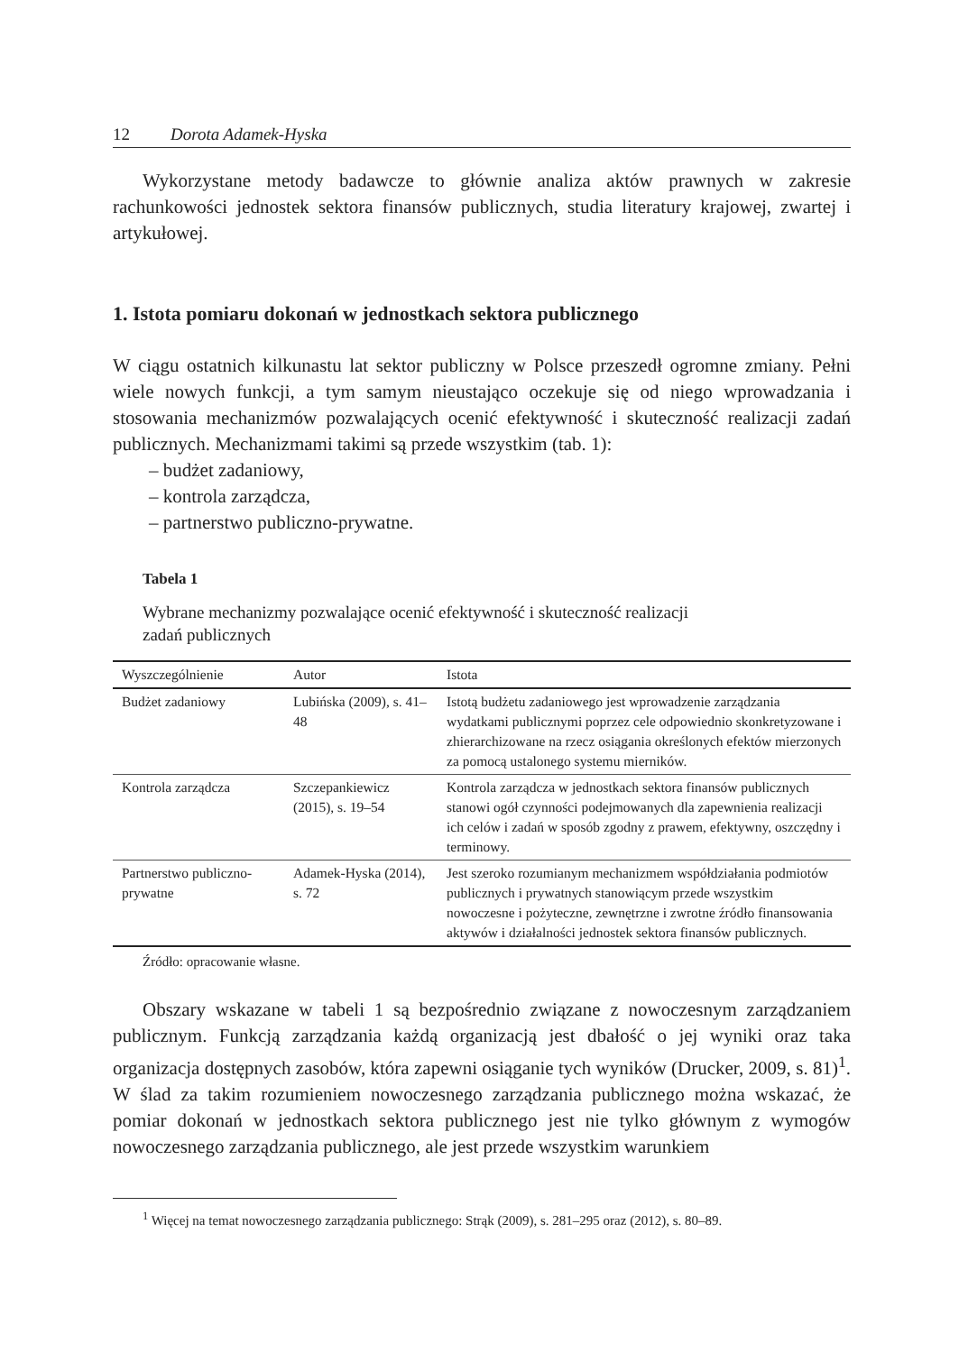12 Dorota Adamek-Hyska
Wykorzystane metody badawcze to głównie analiza aktów prawnych w zakresie rachunkowości jednostek sektora finansów publicznych, studia literatury krajowej, zwartej i artykułowej.
1. Istota pomiaru dokonań w jednostkach sektora publicznego
W ciągu ostatnich kilkunastu lat sektor publiczny w Polsce przeszedł ogromne zmiany. Pełni wiele nowych funkcji, a tym samym nieustająco oczekuje się od niego wprowadzania i stosowania mechanizmów pozwalających ocenić efektywność i skuteczność realizacji zadań publicznych. Mechanizmami takimi są przede wszystkim (tab. 1):
– budżet zadaniowy,
– kontrola zarządcza,
– partnerstwo publiczno-prywatne.
Tabela 1
Wybrane mechanizmy pozwalające ocenić efektywność i skuteczność realizacji
zadań publicznych
| Wyszczególnienie | Autor | Istota |
| --- | --- | --- |
| Budżet zadaniowy | Lubińska (2009), s. 41–48 | Istotą budżetu zadaniowego jest wprowadzenie zarządzania wydatkami publicznymi poprzez cele odpowiednio skonkretyzowane i zhierarchizowane na rzecz osiągania określonych efektów mierzonych za pomocą ustalonego systemu mierników. |
| Kontrola zarządcza | Szczepankiewicz (2015), s. 19–54 | Kontrola zarządcza w jednostkach sektora finansów publicznych stanowi ogół czynności podejmowanych dla zapewnienia realizacji ich celów i zadań w sposób zgodny z prawem, efektywny, oszczędny i terminowy. |
| Partnerstwo publiczno-prywatne | Adamek-Hyska (2014), s. 72 | Jest szeroko rozumianym mechanizmem współdziałania podmiotów publicznych i prywatnych stanowiącym przede wszystkim nowoczesne i pożyteczne, zewnętrzne i zwrotne źródło finansowania aktywów i działalności jednostek sektora finansów publicznych. |
Źródło: opracowanie własne.
Obszary wskazane w tabeli 1 są bezpośrednio związane z nowoczesnym zarządzaniem publicznym. Funkcją zarządzania każdą organizacją jest dbałość o jej wyniki oraz taka organizacja dostępnych zasobów, która zapewni osiąganie tych wyników (Drucker, 2009, s. 81)<sup>1</sup>. W ślad za takim rozumieniem nowoczesnego zarządzania publicznego można wskazać, że pomiar dokonań w jednostkach sektora publicznego jest nie tylko głównym z wymogów nowoczesnego zarządzania publicznego, ale jest przede wszystkim warunkiem
<sup>1</sup> Więcej na temat nowoczesnego zarządzania publicznego: Strąk (2009), s. 281–295 oraz (2012), s. 80–89.